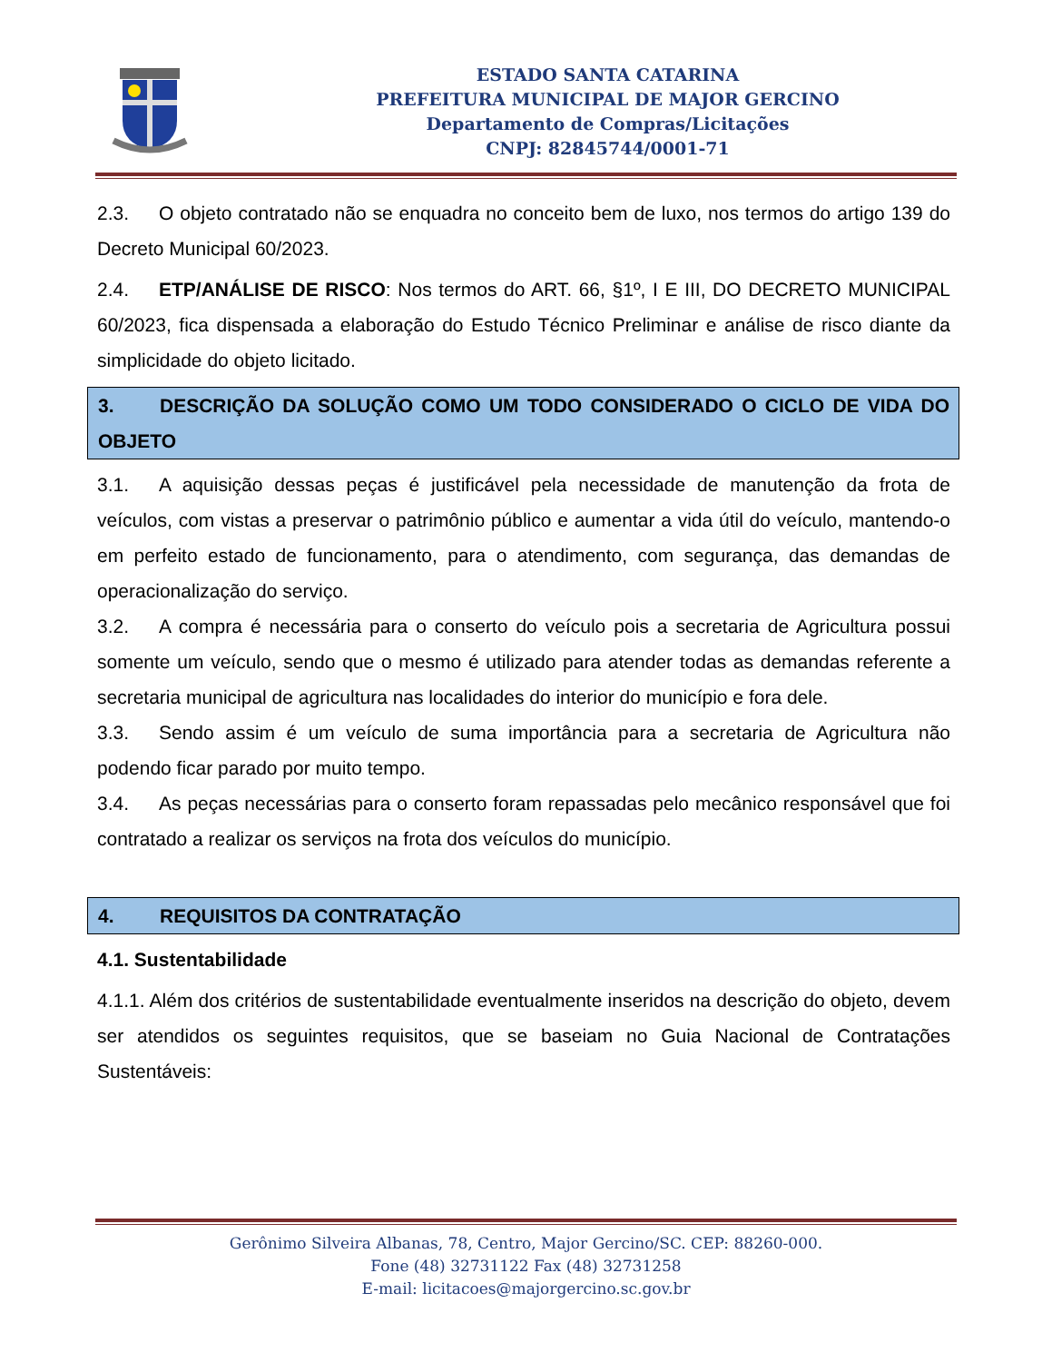ESTADO SANTA CATARINA
PREFEITURA MUNICIPAL DE MAJOR GERCINO
Departamento de Compras/Licitações
CNPJ: 82845744/0001-71
2.3. O objeto contratado não se enquadra no conceito bem de luxo, nos termos do artigo 139 do Decreto Municipal 60/2023.
2.4. ETP/ANÁLISE DE RISCO: Nos termos do ART. 66, §1º, I E III, DO DECRETO MUNICIPAL 60/2023, fica dispensada a elaboração do Estudo Técnico Preliminar e análise de risco diante da simplicidade do objeto licitado.
3. DESCRIÇÃO DA SOLUÇÃO COMO UM TODO CONSIDERADO O CICLO DE VIDA DO OBJETO
3.1. A aquisição dessas peças é justificável pela necessidade de manutenção da frota de veículos, com vistas a preservar o patrimônio público e aumentar a vida útil do veículo, mantendo-o em perfeito estado de funcionamento, para o atendimento, com segurança, das demandas de operacionalização do serviço.
3.2. A compra é necessária para o conserto do veículo pois a secretaria de Agricultura possui somente um veículo, sendo que o mesmo é utilizado para atender todas as demandas referente a secretaria municipal de agricultura nas localidades do interior do município e fora dele.
3.3. Sendo assim é um veículo de suma importância para a secretaria de Agricultura não podendo ficar parado por muito tempo.
3.4. As peças necessárias para o conserto foram repassadas pelo mecânico responsável que foi contratado a realizar os serviços na frota dos veículos do município.
4. REQUISITOS DA CONTRATAÇÃO
4.1. Sustentabilidade
4.1.1. Além dos critérios de sustentabilidade eventualmente inseridos na descrição do objeto, devem ser atendidos os seguintes requisitos, que se baseiam no Guia Nacional de Contratações Sustentáveis:
Gerônimo Silveira Albanas, 78, Centro, Major Gercino/SC. CEP: 88260-000.
Fone (48) 32731122 Fax (48) 32731258
E-mail: licitacoes@majorgercino.sc.gov.br